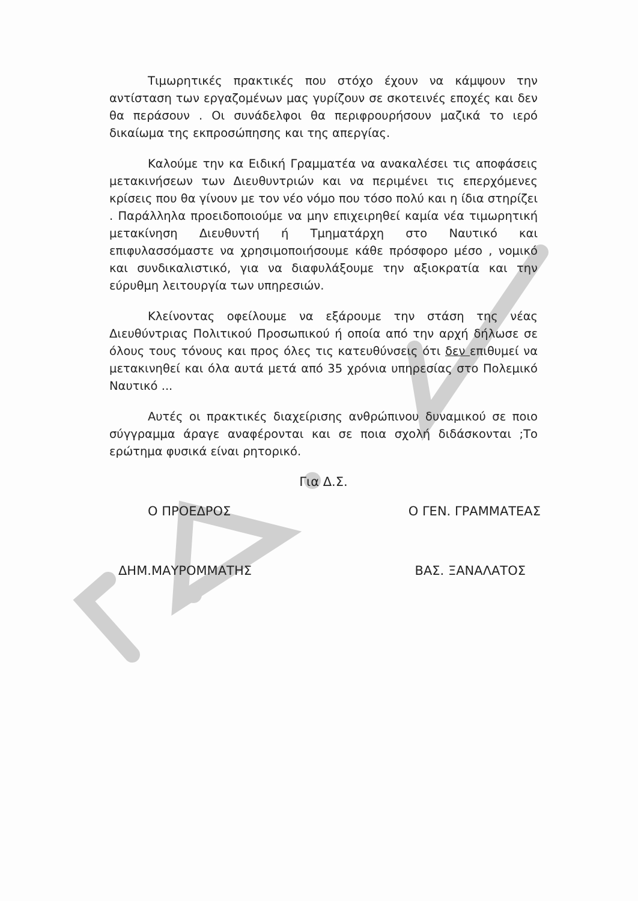Τιμωρητικές πρακτικές που στόχο έχουν να κάμψουν την αντίσταση των εργαζομένων μας γυρίζουν σε σκοτεινές εποχές και δεν θα περάσουν . Οι συνάδελφοι θα περιφρουρήσουν μαζικά το ιερό δικαίωμα της εκπροσώπησης και της απεργίας.
Καλούμε την κα Ειδική Γραμματέα να ανακαλέσει τις αποφάσεις μετακινήσεων των Διευθυντριών και να περιμένει τις επερχόμενες κρίσεις που θα γίνουν με τον νέο νόμο που τόσο πολύ και η ίδια στηρίζει . Παράλληλα προειδοποιούμε να μην επιχειρηθεί καμία νέα τιμωρητική μετακίνηση Διευθυντή ή Τμηματάρχη στο Ναυτικό και επιφυλασσόμαστε να χρησιμοποιήσουμε κάθε πρόσφορο μέσο , νομικό και συνδικαλιστικό, για να διαφυλάξουμε την αξιοκρατία και την εύρυθμη λειτουργία των υπηρεσιών.
Κλείνοντας οφείλουμε να εξάρουμε την στάση της νέας Διευθύντριας Πολιτικού Προσωπικού ή οποία από την αρχή δήλωσε σε όλους τους τόνους και προς όλες τις κατευθύνσεις ότι δεν επιθυμεί να μετακινηθεί και όλα αυτά μετά από 35 χρόνια υπηρεσίας στο Πολεμικό Ναυτικό ...
Αυτές οι πρακτικές διαχείρισης ανθρώπινου δυναμικού σε ποιο σύγγραμμα άραγε αναφέρονται και σε ποια σχολή διδάσκονται ;Το ερώτημα φυσικά είναι ρητορικό.
Για Δ.Σ.
Ο ΠΡΟΕΔΡΟΣ Ο ΓΕΝ. ΓΡΑΜΜΑΤΕΑΣ
ΔΗΜ.ΜΑΥΡΟΜΜΑΤΗΣ ΒΑΣ. ΞΑΝΑΛΑΤΟΣ